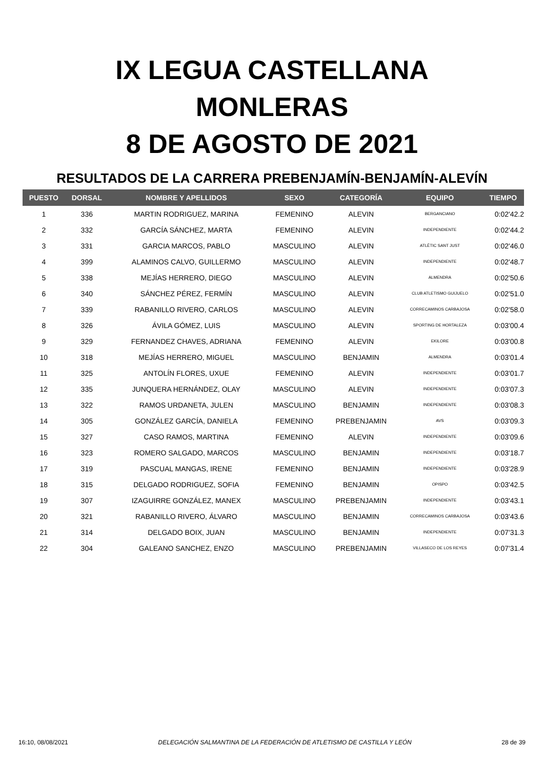IX LEGUA CASTELLANA
MONLERAS
8 DE AGOSTO DE 2021
RESULTADOS DE LA CARRERA PREBENJAMÍN-BENJAMÍN-ALEVÍN
| PUESTO | DORSAL | NOMBRE Y APELLIDOS | SEXO | CATEGORÍA | EQUIPO | TIEMPO |
| --- | --- | --- | --- | --- | --- | --- |
| 1 | 336 | MARTIN RODRIGUEZ, MARINA | FEMENINO | ALEVIN | BERGANCIANO | 0:02'42.2 |
| 2 | 332 | GARCÍA SÁNCHEZ, MARTA | FEMENINO | ALEVIN | INDEPENDIENTE | 0:02'44.2 |
| 3 | 331 | GARCIA MARCOS, PABLO | MASCULINO | ALEVIN | ATLÈTIC SANT JUST | 0:02'46.0 |
| 4 | 399 | ALAMINOS CALVO, GUILLERMO | MASCULINO | ALEVIN | INDEPENDIENTE | 0:02'48.7 |
| 5 | 338 | MEJÍAS HERRERO, DIEGO | MASCULINO | ALEVIN | ALMENDRA | 0:02'50.6 |
| 6 | 340 | SÁNCHEZ PÉREZ, FERMÍN | MASCULINO | ALEVIN | CLUB ATLETISMO GUIJUELO | 0:02'51.0 |
| 7 | 339 | RABANILLO RIVERO, CARLOS | MASCULINO | ALEVIN | CORRECAMINOS CARBAJOSA | 0:02'58.0 |
| 8 | 326 | ÁVILA GÓMEZ, LUIS | MASCULINO | ALEVIN | SPORTING DE HORTALEZA | 0:03'00.4 |
| 9 | 329 | FERNANDEZ CHAVES, ADRIANA | FEMENINO | ALEVIN | EKILORE | 0:03'00.8 |
| 10 | 318 | MEJÍAS HERRERO, MIGUEL | MASCULINO | BENJAMIN | ALMENDRA | 0:03'01.4 |
| 11 | 325 | ANTOLÍN FLORES, UXUE | FEMENINO | ALEVIN | INDEPENDIENTE | 0:03'01.7 |
| 12 | 335 | JUNQUERA HERNÁNDEZ, OLAY | MASCULINO | ALEVIN | INDEPENDIENTE | 0:03'07.3 |
| 13 | 322 | RAMOS URDANETA, JULEN | MASCULINO | BENJAMIN | INDEPENDIENTE | 0:03'08.3 |
| 14 | 305 | GONZÁLEZ GARCÍA, DANIELA | FEMENINO | PREBENJAMIN | AVS | 0:03'09.3 |
| 15 | 327 | CASO RAMOS, MARTINA | FEMENINO | ALEVIN | INDEPENDIENTE | 0:03'09.6 |
| 16 | 323 | ROMERO SALGADO, MARCOS | MASCULINO | BENJAMIN | INDEPENDIENTE | 0:03'18.7 |
| 17 | 319 | PASCUAL MANGAS, IRENE | FEMENINO | BENJAMIN | INDEPENDIENTE | 0:03'28.9 |
| 18 | 315 | DELGADO RODRIGUEZ, SOFIA | FEMENINO | BENJAMIN | OPISPO | 0:03'42.5 |
| 19 | 307 | IZAGUIRRE GONZÁLEZ, MANEX | MASCULINO | PREBENJAMIN | INDEPENDIENTE | 0:03'43.1 |
| 20 | 321 | RABANILLO RIVERO, ÁLVARO | MASCULINO | BENJAMIN | CORRECAMINOS CARBAJOSA | 0:03'43.6 |
| 21 | 314 | DELGADO BOIX, JUAN | MASCULINO | BENJAMIN | INDEPENDIENTE | 0:07'31.3 |
| 22 | 304 | GALEANO SANCHEZ, ENZO | MASCULINO | PREBENJAMIN | VILLASECO DE LOS REYES | 0:07'31.4 |
16:10, 08/08/2021 DELEGACIÓN SALMANTINA DE LA FEDERACIÓN DE ATLETISMO DE CASTILLA Y LEÓN 28 de 39